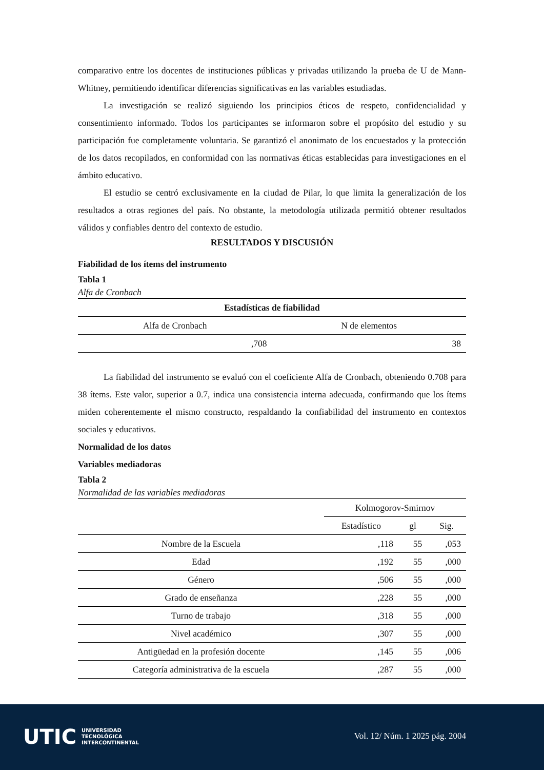comparativo entre los docentes de instituciones públicas y privadas utilizando la prueba de U de Mann-Whitney, permitiendo identificar diferencias significativas en las variables estudiadas.
La investigación se realizó siguiendo los principios éticos de respeto, confidencialidad y consentimiento informado. Todos los participantes se informaron sobre el propósito del estudio y su participación fue completamente voluntaria. Se garantizó el anonimato de los encuestados y la protección de los datos recopilados, en conformidad con las normativas éticas establecidas para investigaciones en el ámbito educativo.
El estudio se centró exclusivamente en la ciudad de Pilar, lo que limita la generalización de los resultados a otras regiones del país. No obstante, la metodología utilizada permitió obtener resultados válidos y confiables dentro del contexto de estudio.
RESULTADOS Y DISCUSIÓN
Fiabilidad de los ítems del instrumento
Tabla 1
Alfa de Cronbach
| Estadísticas de fiabilidad | |
| --- | --- |
| Alfa de Cronbach | N de elementos |
| ,708 | 38 |
La fiabilidad del instrumento se evaluó con el coeficiente Alfa de Cronbach, obteniendo 0.708 para 38 ítems. Este valor, superior a 0.7, indica una consistencia interna adecuada, confirmando que los ítems miden coherentemente el mismo constructo, respaldando la confiabilidad del instrumento en contextos sociales y educativos.
Normalidad de los datos
Variables mediadoras
Tabla 2
Normalidad de las variables mediadoras
| | Kolmogorov-Smirnov | | |
| | Estadístico | gl | Sig. |
| Nombre de la Escuela | ,118 | 55 | ,053 |
| Edad | ,192 | 55 | ,000 |
| Género | ,506 | 55 | ,000 |
| Grado de enseñanza | ,228 | 55 | ,000 |
| Turno de trabajo | ,318 | 55 | ,000 |
| Nivel académico | ,307 | 55 | ,000 |
| Antigüedad en la profesión docente | ,145 | 55 | ,006 |
| Categoría administrativa de la escuela | ,287 | 55 | ,000 |
UTIC UNIVERSIDAD
TECNOLÓGICA
INTERCONTINENTAL
Vol. 12/ Núm. 1 2025 pág. 2004